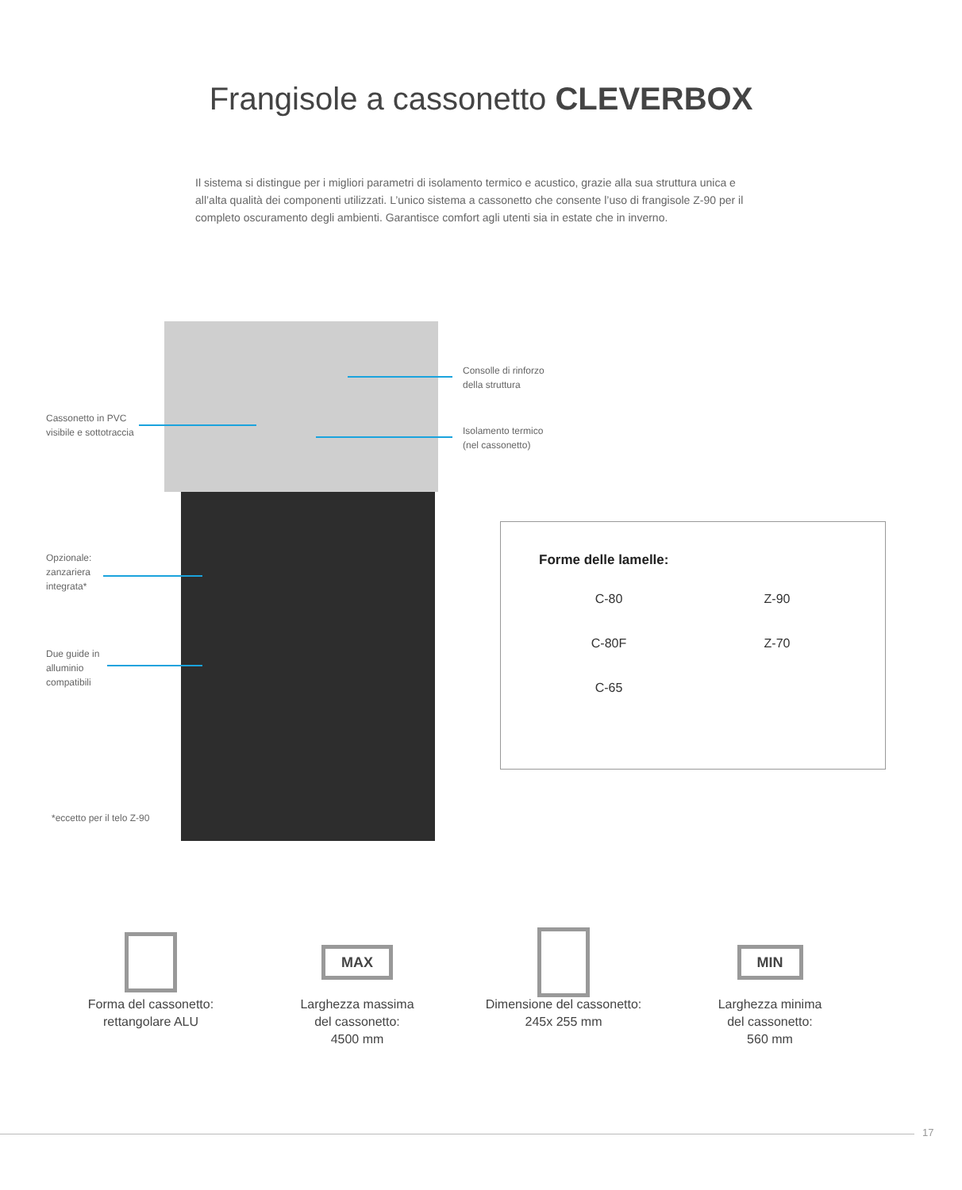Frangisole a cassonetto CLEVERBOX
Il sistema si distingue per i migliori parametri di isolamento termico e acustico, grazie alla sua struttura unica e all’alta qualità dei componenti utilizzati. L’unico sistema a cassonetto che consente l’uso di frangisole Z-90 per il completo oscuramento degli ambienti. Garantisce comfort agli utenti sia in estate che in inverno.
Cassonetto in PVC
visibile e sottotraccia
Consolle di rinforzo
della struttura
Isolamento termico
(nel cassonetto)
Opzionale:
zanzariera
integrata*
Due guide in
alluminio
compatibili
*eccetto per il telo Z-90
Forme delle lamelle:
C-80
Z-90
C-80F
Z-70
C-65
Forma del cassonetto:
rettangolare ALU
MAX
Larghezza massima
del cassonetto:
4500 mm
Dimensione del cassonetto:
245x 255 mm
MIN
Larghezza minima
del cassonetto:
560 mm
17